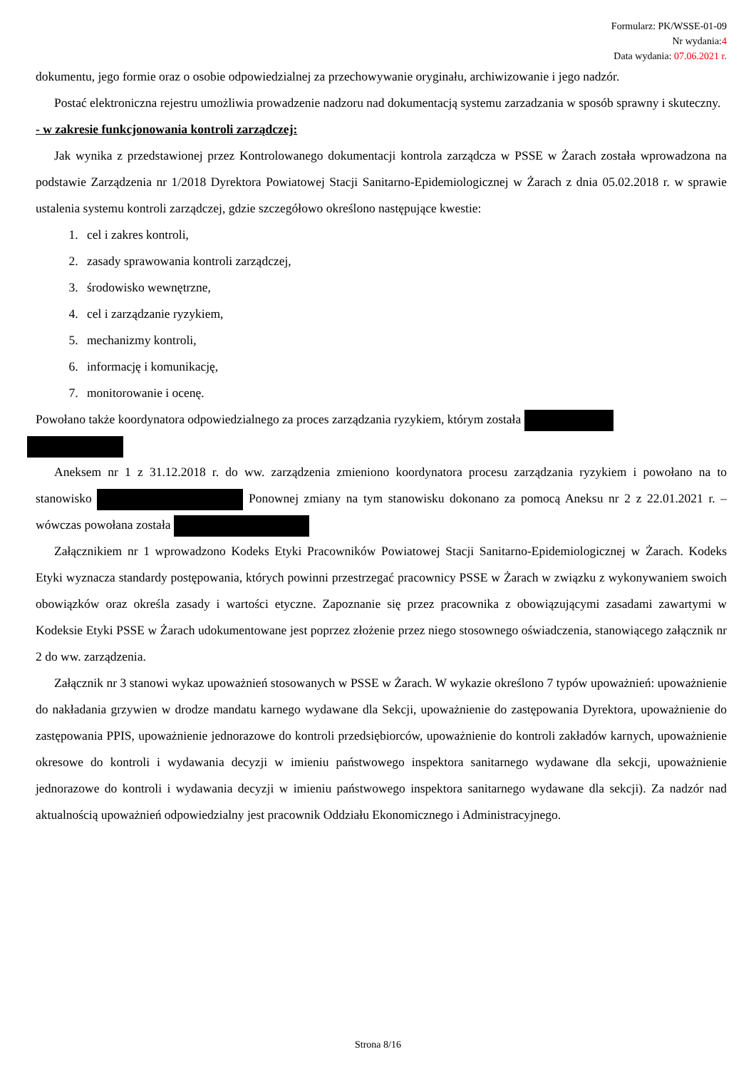Formularz: PK/WSSE-01-09
Nr wydania:4
Data wydania: 07.06.2021 r.
dokumentu, jego formie oraz o osobie odpowiedzialnej za przechowywanie oryginału, archiwizowanie i jego nadzór.
Postać elektroniczna rejestru umożliwia prowadzenie nadzoru nad dokumentacją systemu zarzadzania w sposób sprawny i skuteczny.
- w zakresie funkcjonowania kontroli zarządczej:
Jak wynika z przedstawionej przez Kontrolowanego dokumentacji kontrola zarządcza w PSSE w Żarach została wprowadzona na podstawie Zarządzenia nr 1/2018 Dyrektora Powiatowej Stacji Sanitarno-Epidemiologicznej w Żarach z dnia 05.02.2018 r. w sprawie ustalenia systemu kontroli zarządczej, gdzie szczegółowo określono następujące kwestie:
1. cel i zakres kontroli,
2. zasady sprawowania kontroli zarządczej,
3. środowisko wewnętrzne,
4. cel i zarządzanie ryzykiem,
5. mechanizmy kontroli,
6. informację i komunikację,
7. monitorowanie i ocenę.
Powołano także koordynatora odpowiedzialnego za proces zarządzania ryzykiem, którym została
Aneksem nr 1 z 31.12.2018 r. do ww. zarządzenia zmieniono koordynatora procesu zarządzania ryzykiem i powołano na to stanowisko Ponownej zmiany na tym stanowisku dokonano za pomocą Aneksu nr 2 z 22.01.2021 r. – wówczas powołana została
Załącznikiem nr 1 wprowadzono Kodeks Etyki Pracowników Powiatowej Stacji Sanitarno-Epidemiologicznej w Żarach. Kodeks Etyki wyznacza standardy postępowania, których powinni przestrzegać pracownicy PSSE w Żarach w związku z wykonywaniem swoich obowiązków oraz określa zasady i wartości etyczne. Zapoznanie się przez pracownika z obowiązującymi zasadami zawartymi w Kodeksie Etyki PSSE w Żarach udokumentowane jest poprzez złożenie przez niego stosownego oświadczenia, stanowiącego załącznik nr 2 do ww. zarządzenia.
Załącznik nr 3 stanowi wykaz upoważnień stosowanych w PSSE w Żarach. W wykazie określono 7 typów upoważnień: upoważnienie do nakładania grzywien w drodze mandatu karnego wydawane dla Sekcji, upoważnienie do zastępowania Dyrektora, upoważnienie do zastępowania PPIS, upoważnienie jednorazowe do kontroli przedsiębiorców, upoważnienie do kontroli zakładów karnych, upoważnienie okresowe do kontroli i wydawania decyzji w imieniu państwowego inspektora sanitarnego wydawane dla sekcji, upoważnienie jednorazowe do kontroli i wydawania decyzji w imieniu państwowego inspektora sanitarnego wydawane dla sekcji). Za nadzór nad aktualnością upoważnień odpowiedzialny jest pracownik Oddziału Ekonomicznego i Administracyjnego.
Strona 8/16